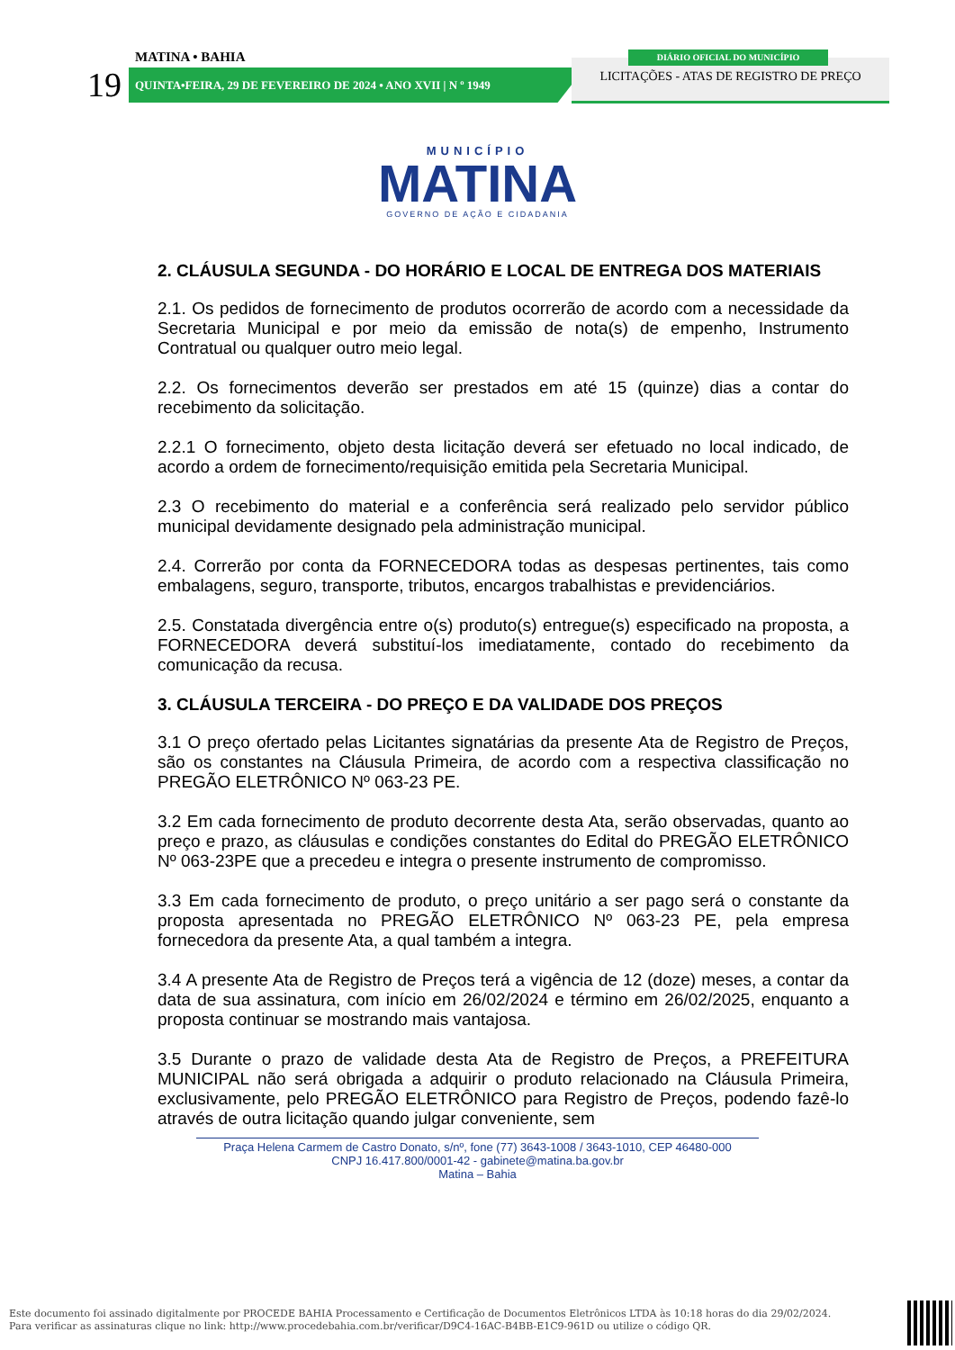MATINA • BAHIA
19 QUINTA•FEIRA, 29 DE FEVEREIRO DE 2024 • ANO XVII | N º 1949
LICITAÇÕES - ATAS DE REGISTRO DE PREÇO
DIÁRIO OFICIAL DO MUNICÍPIO
MUNICÍPIO
MATINA
GOVERNO DE AÇÃO E CIDADANIA
2. CLÁUSULA SEGUNDA - DO HORÁRIO E LOCAL DE ENTREGA DOS MATERIAIS
2.1. Os pedidos de fornecimento de produtos ocorrerão de acordo com a necessidade da Secretaria Municipal e por meio da emissão de nota(s) de empenho, Instrumento Contratual ou qualquer outro meio legal.
2.2. Os fornecimentos deverão ser prestados em até 15 (quinze) dias a contar do recebimento da solicitação.
2.2.1 O fornecimento, objeto desta licitação deverá ser efetuado no local indicado, de acordo a ordem de fornecimento/requisição emitida pela Secretaria Municipal.
2.3 O recebimento do material e a conferência será realizado pelo servidor público municipal devidamente designado pela administração municipal.
2.4. Correrão por conta da FORNECEDORA todas as despesas pertinentes, tais como embalagens, seguro, transporte, tributos, encargos trabalhistas e previdenciários.
2.5. Constatada divergência entre o(s) produto(s) entregue(s) especificado na proposta, a FORNECEDORA deverá substituí-los imediatamente, contado do recebimento da comunicação da recusa.
3. CLÁUSULA TERCEIRA - DO PREÇO E DA VALIDADE DOS PREÇOS
3.1 O preço ofertado pelas Licitantes signatárias da presente Ata de Registro de Preços, são os constantes na Cláusula Primeira, de acordo com a respectiva classificação no PREGÃO ELETRÔNICO Nº 063-23 PE.
3.2 Em cada fornecimento de produto decorrente desta Ata, serão observadas, quanto ao preço e prazo, as cláusulas e condições constantes do Edital do PREGÃO ELETRÔNICO Nº 063-23PE que a precedeu e integra o presente instrumento de compromisso.
3.3 Em cada fornecimento de produto, o preço unitário a ser pago será o constante da proposta apresentada no PREGÃO ELETRÔNICO Nº 063-23 PE, pela empresa fornecedora da presente Ata, a qual também a integra.
3.4 A presente Ata de Registro de Preços terá a vigência de 12 (doze) meses, a contar da data de sua assinatura, com início em 26/02/2024 e término em 26/02/2025, enquanto a proposta continuar se mostrando mais vantajosa.
3.5 Durante o prazo de validade desta Ata de Registro de Preços, a PREFEITURA MUNICIPAL não será obrigada a adquirir o produto relacionado na Cláusula Primeira, exclusivamente, pelo PREGÃO ELETRÔNICO para Registro de Preços, podendo fazê-lo através de outra licitação quando julgar conveniente, sem
Praça Helena Carmem de Castro Donato, s/nº, fone (77) 3643-1008 / 3643-1010, CEP 46480-000
CNPJ 16.417.800/0001-42 - gabinete@matina.ba.gov.br
Matina – Bahia
Este documento foi assinado digitalmente por PROCEDE BAHIA Processamento e Certificação de Documentos Eletrônicos LTDA às 10:18 horas do dia 29/02/2024.
Para verificar as assinaturas clique no link: http://www.procedebahia.com.br/verificar/D9C4-16AC-B4BB-E1C9-961D ou utilize o código QR.